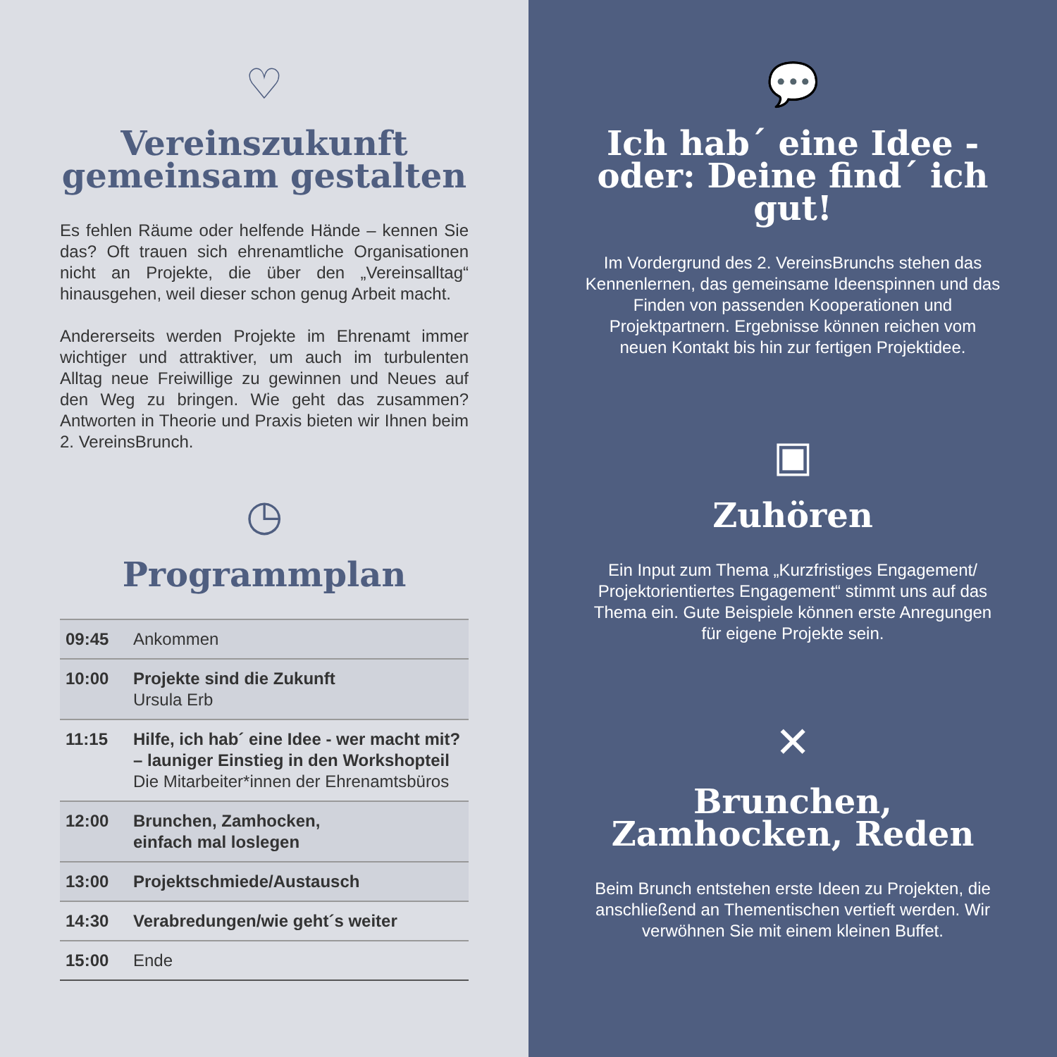♡
Vereinszukunft gemeinsam gestalten
Es fehlen Räume oder helfende Hände – kennen Sie das? Oft trauen sich ehrenamtliche Organisationen nicht an Projekte, die über den „Vereinsalltag“ hinausgehen, weil dieser schon genug Arbeit macht.
Andererseits werden Projekte im Ehrenamt immer wichtiger und attraktiver, um auch im turbulenten Alltag neue Freiwillige zu gewinnen und Neues auf den Weg zu bringen. Wie geht das zusammen? Antworten in Theorie und Praxis bieten wir Ihnen beim 2. VereinsBrunch.
◷
Programmplan
| 09:45 | Ankommen |
| 10:00 | Projekte sind die Zukunft Ursula Erb |
| 11:15 | Hilfe, ich hab´ eine Idee - wer macht mit? – launiger Einstieg in den Workshopteil Die Mitarbeiter*innen der Ehrenamtsbüros |
| 12:00 | Brunchen, Zamhocken, einfach mal loslegen |
| 13:00 | Projektschmiede/Austausch |
| 14:30 | Verabredungen/wie geht´s weiter |
| 15:00 | Ende |
💬
Ich hab´ eine Idee - oder: Deine find´ ich gut!
Im Vordergrund des 2. VereinsBrunchs stehen das Kennenlernen, das gemeinsame Ideenspinnen und das Finden von passenden Kooperationen und Projektpartnern. Ergebnisse können reichen vom neuen Kontakt bis hin zur fertigen Projektidee.
▣
Zuhören
Ein Input zum Thema „Kurzfristiges Engagement/ Projektorientiertes Engagement“ stimmt uns auf das Thema ein. Gute Beispiele können erste Anregungen für eigene Projekte sein.
✕
Brunchen, Zamhocken, Reden
Beim Brunch entstehen erste Ideen zu Projekten, die anschließend an Thementischen vertieft werden. Wir verwöhnen Sie mit einem kleinen Buffet.